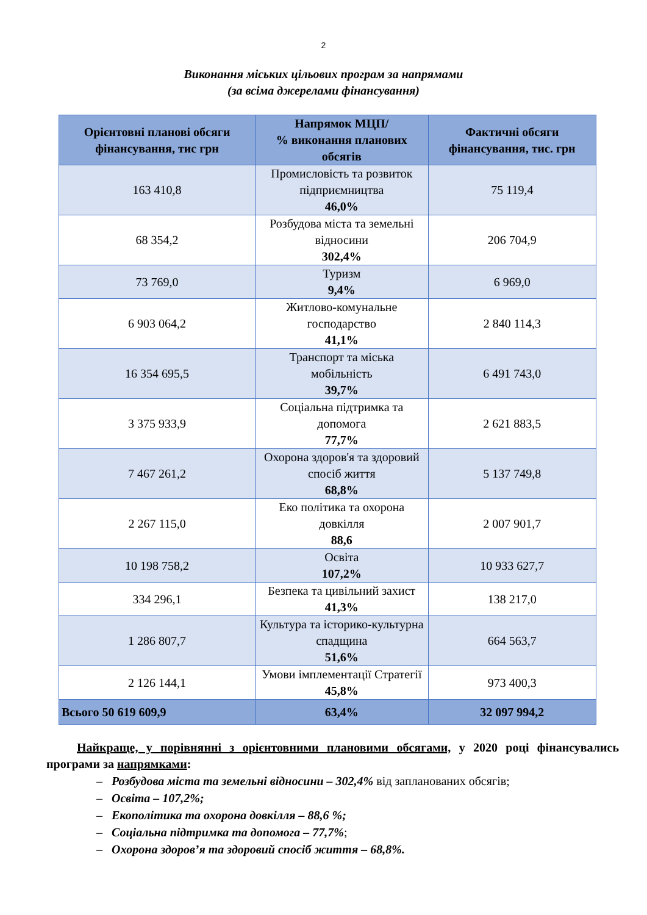2
Виконання міських цільових програм за напрямами
(за всіма джерелами фінансування)
| Орієнтовні планові обсяги фінансування, тис грн | Напрямок МЦП/ % виконання планових обсягів | Фактичні обсяги фінансування, тис. грн |
| --- | --- | --- |
| 163 410,8 | Промисловість та розвиток підприємництва 46,0% | 75 119,4 |
| 68 354,2 | Розбудова міста та земельні відносини 302,4% | 206 704,9 |
| 73 769,0 | Туризм 9,4% | 6 969,0 |
| 6 903 064,2 | Житлово-комунальне господарство 41,1% | 2 840 114,3 |
| 16 354 695,5 | Транспорт та міська мобільність 39,7% | 6 491 743,0 |
| 3 375 933,9 | Соціальна підтримка та допомога 77,7% | 2 621 883,5 |
| 7 467 261,2 | Охорона здоров'я та здоровий спосіб життя 68,8% | 5 137 749,8 |
| 2 267 115,0 | Еко політика та охорона довкілля 88,6 | 2 007 901,7 |
| 10 198 758,2 | Освіта 107,2% | 10 933 627,7 |
| 334 296,1 | Безпека та цивільний захист 41,3% | 138 217,0 |
| 1 286 807,7 | Культура та історико-культурна спадщина 51,6% | 664 563,7 |
| 2 126 144,1 | Умови імплементації Стратегії 45,8% | 973 400,3 |
| Всього 50 619 609,9 | 63,4% | 32 097 994,2 |
Найкраще, у порівнянні з орієнтовними плановими обсягами, у 2020 році фінансувались програми за напрямками:
– Розбудова міста та земельні відносини – 302,4% від запланованих обсягів;
– Освіта – 107,2%;
– Екополітика та охорона довкілля – 88,6 %;
– Соціальна підтримка та допомога – 77,7%;
– Охорона здоров’я та здоровий спосіб життя – 68,8%.